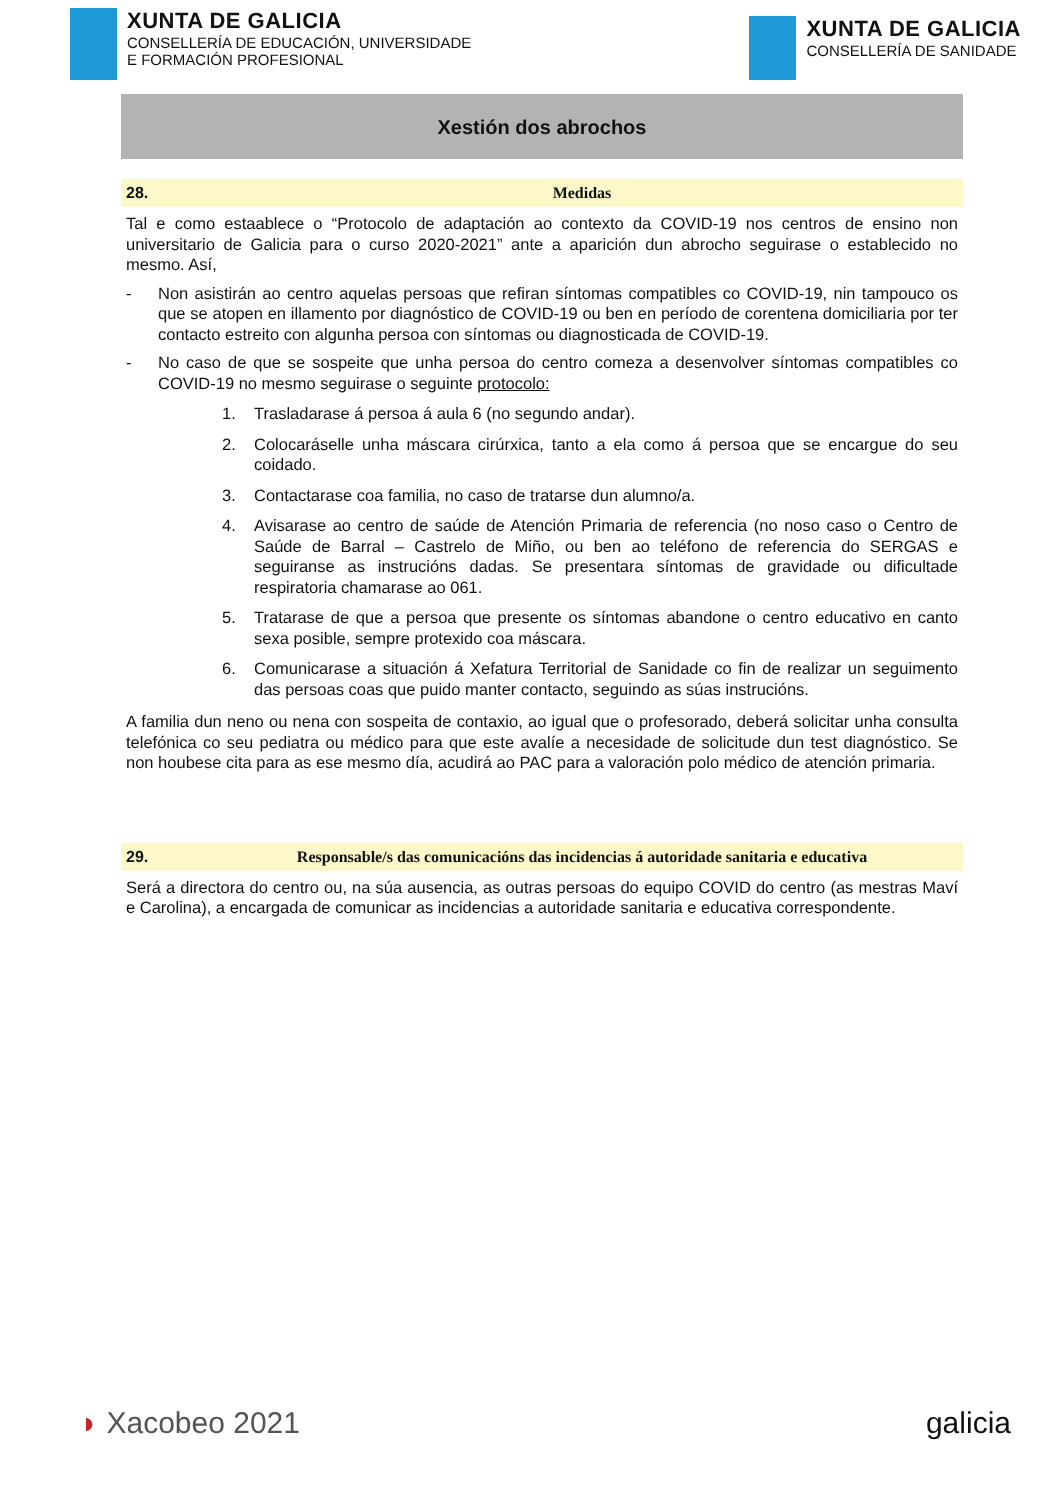XUNTA DE GALICIA
CONSELLERÍA DE EDUCACIÓN, UNIVERSIDADE
E FORMACIÓN PROFESIONAL
XUNTA DE GALICIA
CONSELLERÍA DE SANIDADE
Xestión dos abrochos
28. Medidas
Tal e como estaablece o “Protocolo de adaptación ao contexto da COVID-19 nos centros de ensino non universitario de Galicia para o curso 2020-2021” ante a aparición dun abrocho seguirase o establecido no mesmo. Así,
- Non asistirán ao centro aquelas persoas que refiran síntomas compatibles co COVID-19, nin tampouco os que se atopen en illamento por diagnóstico de COVID-19 ou ben en período de corentena domiciliaria por ter contacto estreito con algunha persoa con síntomas ou diagnosticada de COVID-19.
- No caso de que se sospeite que unha persoa do centro comeza a desenvolver síntomas compatibles co COVID-19 no mesmo seguirase o seguinte protocolo:
1. Trasladarase á persoa á aula 6 (no segundo andar).
2. Colocaráselle unha máscara cirúrxica, tanto a ela como á persoa que se encargue do seu coidado.
3. Contactarase coa familia, no caso de tratarse dun alumno/a.
4. Avisarase ao centro de saúde de Atención Primaria de referencia (no noso caso o Centro de Saúde de Barral – Castrelo de Miño, ou ben ao teléfono de referencia do SERGAS e seguiranse as instrucións dadas. Se presentara síntomas de gravidade ou dificultade respiratoria chamarase ao 061.
5. Tratarase de que a persoa que presente os síntomas abandone o centro educativo en canto sexa posible, sempre protexido coa máscara.
6. Comunicarase a situación á Xefatura Territorial de Sanidade co fin de realizar un seguimento das persoas coas que puido manter contacto, seguindo as súas instrucións.
A familia dun neno ou nena con sospeita de contaxio, ao igual que o profesorado, deberá solicitar unha consulta telefónica co seu pediatra ou médico para que este avalíe a necesidade de solicitude dun test diagnóstico. Se non houbese cita para as ese mesmo día, acudirá ao PAC para a valoración polo médico de atención primaria.
29. Responsable/s das comunicacións das incidencias á autoridade sanitaria e educativa
Será a directora do centro ou, na súa ausencia, as outras persoas do equipo COVID do centro (as mestras Maví e Carolina), a encargada de comunicar as incidencias a autoridade sanitaria e educativa correspondente.
◗ Xacobeo 2021 galicia